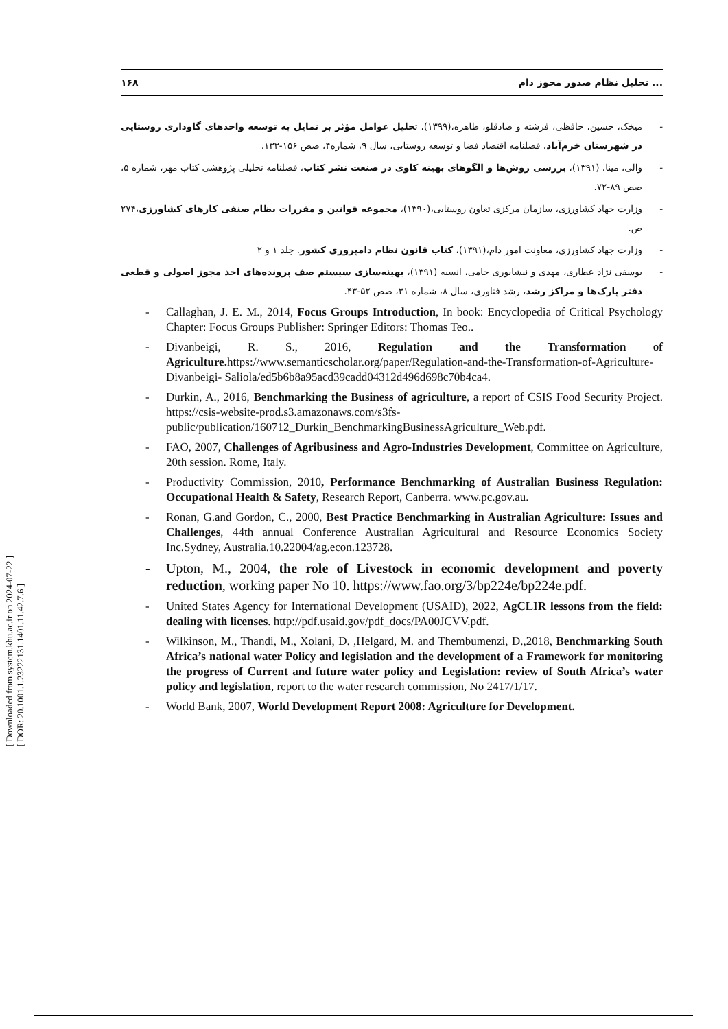[ Downloaded from system.khu.ac.ir on 2024-07-22 ]
[ DOR: 20.1001.1.23222131.1401.11.42.7.6 ]
۱۶۸ تحلیل نظام صدور مجوز دام ...
- میخک، حسین، حافظی، فرشته و صادقلو، طاهره،(۱۳۹۹)، تحلیل عوامل مؤثر بر تمایل به توسعه واحدهای گاوداری روستایی در شهرستان خرم‌آباد، فصلنامه اقتصاد فضا و توسعه روستایی، سال ۹، شماره۴، صص ۱۵۶-۱۳۳.
- والی، مینا، (۱۳۹۱)، بررسی روش‌ها و الگوهای بهینه کاوی در صنعت نشر کتاب، فصلنامه تحلیلی پژوهشی کتاب مهر، شماره ۵، صص ۸۹-۷۲.
- وزارت جهاد کشاورزی، سازمان مرکزی تعاون روستایی،(۱۳۹۰)، مجموعه قوانین و مقررات نظام صنفی کارهای کشاورزی،۲۷۴ ص.
- وزارت جهاد کشاورزی، معاونت امور دام،(۱۳۹۱)، کتاب قانون نظام دامپروری کشور. جلد ۱ و ۲
- یوسفی نژاد عطاری، مهدی و نیشابوری جامی، انسیه (۱۳۹۱)، بهینه‌سازی سیستم صف پرونده‌های اخذ مجوز اصولی و قطعی دفتر پارک‌ها و مراکز رشد، رشد فناوری، سال ۸، شماره ۳۱، صص ۵۲-۴۳.
- Callaghan, J. E. M., 2014, Focus Groups Introduction, In book: Encyclopedia of Critical Psychology Chapter: Focus Groups Publisher: Springer Editors: Thomas Teo..
- Divanbeigi, R. S., 2016, Regulation and the Transformation of Agriculture. https://www.semanticscholar.org/paper/Regulation-and-the-Transformation-of-Agriculture-Divanbeigi- Saliola/ed5b6b8a95acd39cadd04312d496d698c70b4ca4.
- Durkin, A., 2016, Benchmarking the Business of agriculture, a report of CSIS Food Security Project. https://csis-website-prod.s3.amazonaws.com/s3fs-public/publication/160712_Durkin_BenchmarkingBusinessAgriculture_Web.pdf.
- FAO, 2007, Challenges of Agribusiness and Agro-Industries Development, Committee on Agriculture, 20th session. Rome, Italy.
- Productivity Commission, 2010, Performance Benchmarking of Australian Business Regulation: Occupational Health & Safety, Research Report, Canberra. www.pc.gov.au.
- Ronan, G.and Gordon, C., 2000, Best Practice Benchmarking in Australian Agriculture: Issues and Challenges, 44th annual Conference Australian Agricultural and Resource Economics Society Inc.Sydney, Australia.10.22004/ag.econ.123728.
- Upton, M., 2004, the role of Livestock in economic development and poverty reduction, working paper No 10. https://www.fao.org/3/bp224e/bp224e.pdf.
- United States Agency for International Development (USAID), 2022, AgCLIR lessons from the field: dealing with licenses. http://pdf.usaid.gov/pdf_docs/PA00JCVV.pdf.
- Wilkinson, M., Thandi, M., Xolani, D. ,Helgard, M. and Thembumenzi, D.,2018, Benchmarking South Africa’s national water Policy and legislation and the development of a Framework for monitoring the progress of Current and future water policy and Legislation: review of South Africa’s water policy and legislation, report to the water research commission, No 2417/1/17.
- World Bank, 2007, World Development Report 2008: Agriculture for Development.